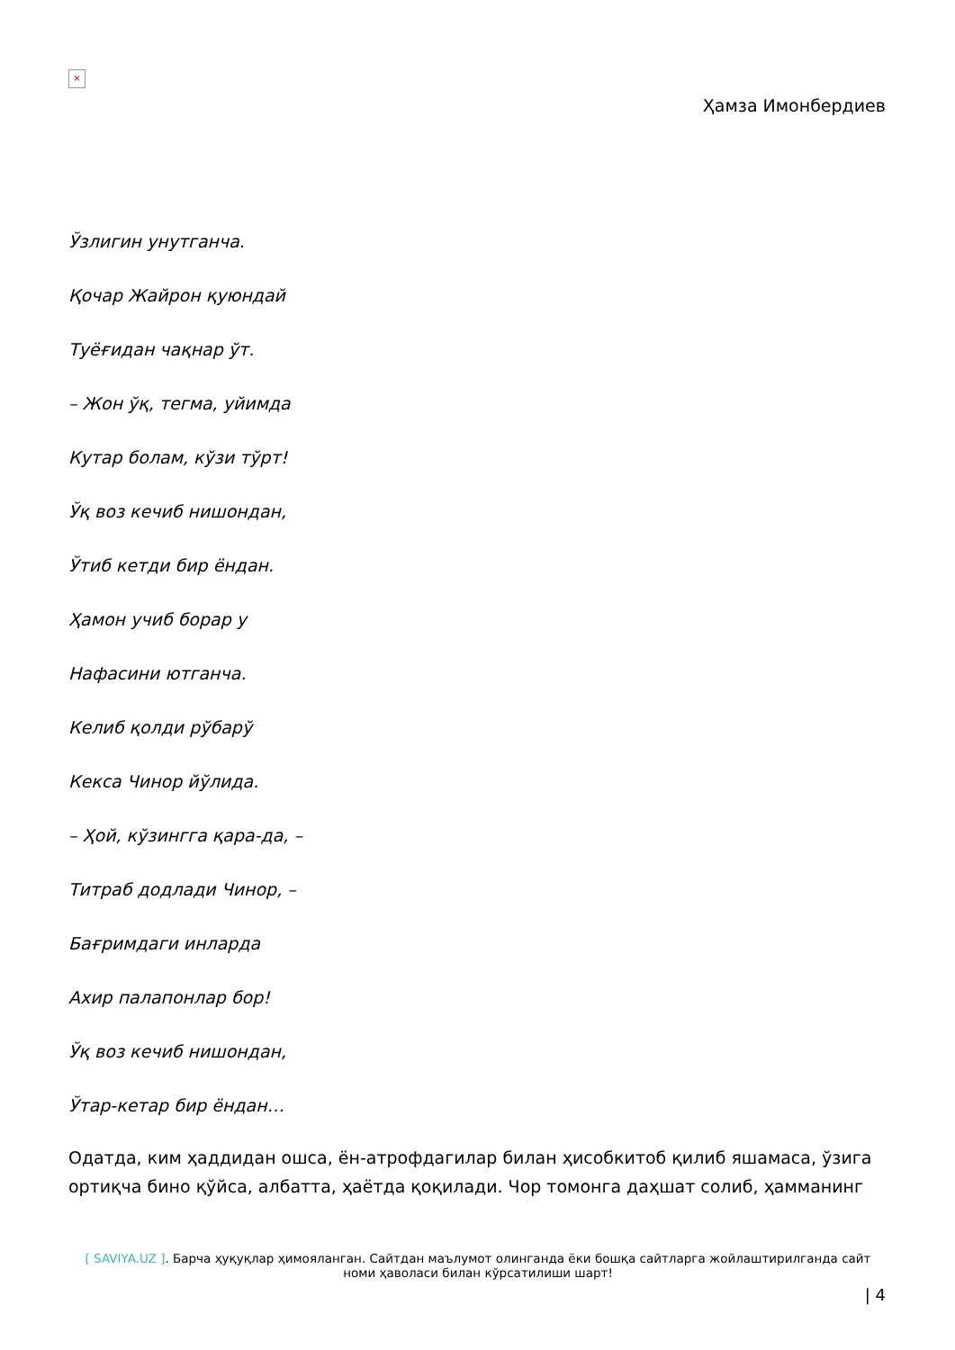×
Ҳамза Имонбердиев
Ўзлигин унутганча.
Қочар Жайрон қуюндай
Туёғидан чақнар ўт.
– Жон ўқ, тегма, уйимда
Кутар болам, кўзи тўрт!
Ўқ воз кечиб нишондан,
Ўтиб кетди бир ёндан.
Ҳамон учиб борар у
Нафасини ютганча.
Келиб қолди рўбарў
Кекса Чинор йўлида.
– Ҳой, кўзингга қара-да, –
Титраб додлади Чинор, –
Бағримдаги инларда
Ахир палапонлар бор!
Ўқ воз кечиб нишондан,
Ўтар-кетар бир ёндан…
Одатда, ким ҳаддидан ошса, ён-атрофдагилар билан ҳисобкитоб қилиб яшамаса, ўзига ортиқча бино қўйса, албатта, ҳаётда қоқилади. Чор томонга даҳшат солиб, ҳамманинг
[ SAVIYA.UZ ]. Барча ҳуқуқлар ҳимояланган. Сайтдан маълумот олинганда ёки бошқа сайтларга жойлаштирилганда сайт номи ҳаволаси билан кўрсатилиши шарт!
| 4